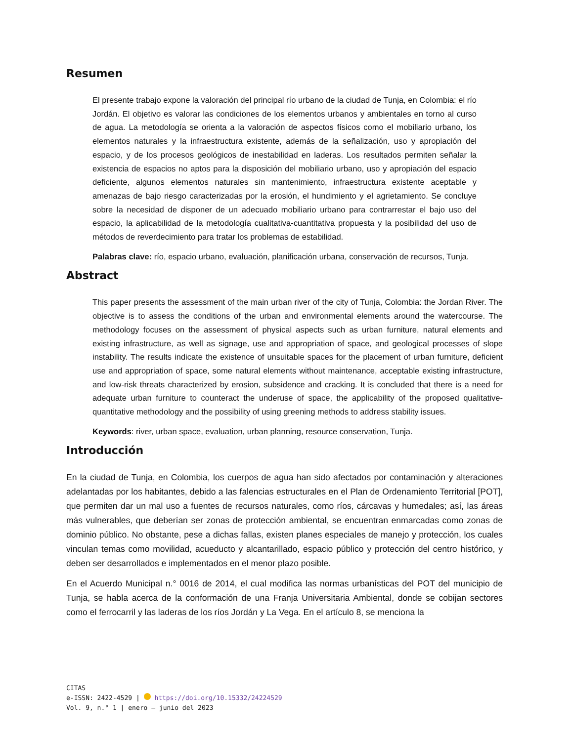Resumen
El presente trabajo expone la valoración del principal río urbano de la ciudad de Tunja, en Colombia: el río Jordán. El objetivo es valorar las condiciones de los elementos urbanos y ambientales en torno al curso de agua. La metodología se orienta a la valoración de aspectos físicos como el mobiliario urbano, los elementos naturales y la infraestructura existente, además de la señalización, uso y apropiación del espacio, y de los procesos geológicos de inestabilidad en laderas. Los resultados permiten señalar la existencia de espacios no aptos para la disposición del mobiliario urbano, uso y apropiación del espacio deficiente, algunos elementos naturales sin mantenimiento, infraestructura existente aceptable y amenazas de bajo riesgo caracterizadas por la erosión, el hundimiento y el agrietamiento. Se concluye sobre la necesidad de disponer de un adecuado mobiliario urbano para contrarrestar el bajo uso del espacio, la aplicabilidad de la metodología cualitativa-cuantitativa propuesta y la posibilidad del uso de métodos de reverdecimiento para tratar los problemas de estabilidad.
Palabras clave: río, espacio urbano, evaluación, planificación urbana, conservación de recursos, Tunja.
Abstract
This paper presents the assessment of the main urban river of the city of Tunja, Colombia: the Jordan River. The objective is to assess the conditions of the urban and environmental elements around the watercourse. The methodology focuses on the assessment of physical aspects such as urban furniture, natural elements and existing infrastructure, as well as signage, use and appropriation of space, and geological processes of slope instability. The results indicate the existence of unsuitable spaces for the placement of urban furniture, deficient use and appropriation of space, some natural elements without maintenance, acceptable existing infrastructure, and low-risk threats characterized by erosion, subsidence and cracking. It is concluded that there is a need for adequate urban furniture to counteract the underuse of space, the applicability of the proposed qualitative-quantitative methodology and the possibility of using greening methods to address stability issues.
Keywords: river, urban space, evaluation, urban planning, resource conservation, Tunja.
Introducción
En la ciudad de Tunja, en Colombia, los cuerpos de agua han sido afectados por contaminación y alteraciones adelantadas por los habitantes, debido a las falencias estructurales en el Plan de Ordenamiento Territorial [POT], que permiten dar un mal uso a fuentes de recursos naturales, como ríos, cárcavas y humedales; así, las áreas más vulnerables, que deberían ser zonas de protección ambiental, se encuentran enmarcadas como zonas de dominio público. No obstante, pese a dichas fallas, existen planes especiales de manejo y protección, los cuales vinculan temas como movilidad, acueducto y alcantarillado, espacio público y protección del centro histórico, y deben ser desarrollados e implementados en el menor plazo posible.
En el Acuerdo Municipal n.° 0016 de 2014, el cual modifica las normas urbanísticas del POT del municipio de Tunja, se habla acerca de la conformación de una Franja Universitaria Ambiental, donde se cobijan sectores como el ferrocarril y las laderas de los ríos Jordán y La Vega. En el artículo 8, se menciona la
CITAS
e-ISSN: 2422-4529 | https://doi.org/10.15332/24224529
Vol. 9, n.° 1 | enero – junio del 2023